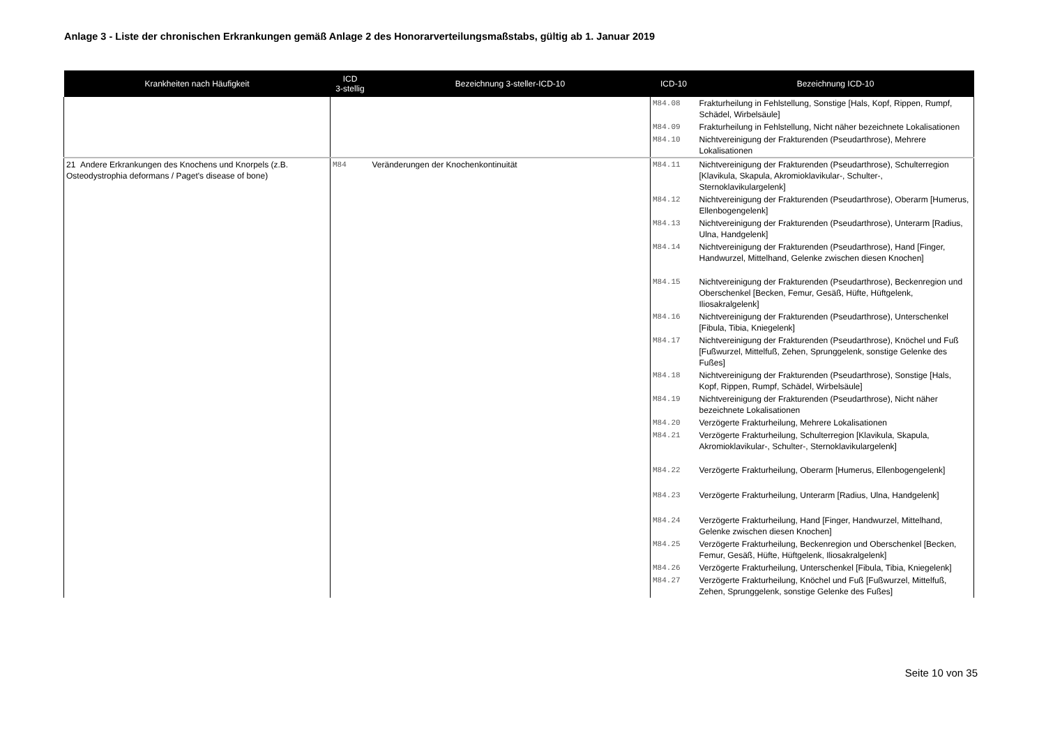Anlage 3 - Liste der chronischen Erkrankungen gemäß Anlage 2 des Honorarverteilungsmaßstabs, gültig ab 1. Januar 2019
| Krankheiten nach Häufigkeit | ICD 3-stellig | Bezeichnung 3-steller-ICD-10 | ICD-10 | Bezeichnung ICD-10 |
| --- | --- | --- | --- | --- |
| | | | M84.08 | Frakturheilung in Fehlstellung, Sonstige [Hals, Kopf, Rippen, Rumpf, Schädel, Wirbelsäule] |
| | | | M84.09 | Frakturheilung in Fehlstellung, Nicht näher bezeichnete Lokalisationen |
| | | | M84.10 | Nichtvereinigung der Frakturenden (Pseudarthrose), Mehrere Lokalisationen |
| 21 Andere Erkrankungen des Knochens und Knorpels (z.B. Osteodystrophia deformans / Paget's disease of bone) | M84 | Veränderungen der Knochenkontinuität | M84.11 | Nichtvereinigung der Frakturenden (Pseudarthrose), Schulterregion [Klavikula, Skapula, Akromioklavikular-, Schulter-, Sternoklavikulargelenk] |
| | | | M84.12 | Nichtvereinigung der Frakturenden (Pseudarthrose), Oberarm [Humerus, Ellenbogengelenk] |
| | | | M84.13 | Nichtvereinigung der Frakturenden (Pseudarthrose), Unterarm [Radius, Ulna, Handgelenk] |
| | | | M84.14 | Nichtvereinigung der Frakturenden (Pseudarthrose), Hand [Finger, Handwurzel, Mittelhand, Gelenke zwischen diesen Knochen] |
| | | | M84.15 | Nichtvereinigung der Frakturenden (Pseudarthrose), Beckenregion und Oberschenkel [Becken, Femur, Gesäß, Hüfte, Hüftgelenk, Iliosakralgelenk] |
| | | | M84.16 | Nichtvereinigung der Frakturenden (Pseudarthrose), Unterschenkel [Fibula, Tibia, Kniegelenk] |
| | | | M84.17 | Nichtvereinigung der Frakturenden (Pseudarthrose), Knöchel und Fuß [Fußwurzel, Mittelfuß, Zehen, Sprunggelenk, sonstige Gelenke des Fußes] |
| | | | M84.18 | Nichtvereinigung der Frakturenden (Pseudarthrose), Sonstige [Hals, Kopf, Rippen, Rumpf, Schädel, Wirbelsäule] |
| | | | M84.19 | Nichtvereinigung der Frakturenden (Pseudarthrose), Nicht näher bezeichnete Lokalisationen |
| | | | M84.20 | Verzögerte Frakturheilung, Mehrere Lokalisationen |
| | | | M84.21 | Verzögerte Frakturheilung, Schulterregion [Klavikula, Skapula, Akromioklavikular-, Schulter-, Sternoklavikulargelenk] |
| | | | M84.22 | Verzögerte Frakturheilung, Oberarm [Humerus, Ellenbogengelenk] |
| | | | M84.23 | Verzögerte Frakturheilung, Unterarm [Radius, Ulna, Handgelenk] |
| | | | M84.24 | Verzögerte Frakturheilung, Hand [Finger, Handwurzel, Mittelhand, Gelenke zwischen diesen Knochen] |
| | | | M84.25 | Verzögerte Frakturheilung, Beckenregion und Oberschenkel [Becken, Femur, Gesäß, Hüfte, Hüftgelenk, Iliosakralgelenk] |
| | | | M84.26 | Verzögerte Frakturheilung, Unterschenkel [Fibula, Tibia, Kniegelenk] |
| | | | M84.27 | Verzögerte Frakturheilung, Knöchel und Fuß [Fußwurzel, Mittelfuß, Zehen, Sprunggelenk, sonstige Gelenke des Fußes] |
Seite 10 von 35